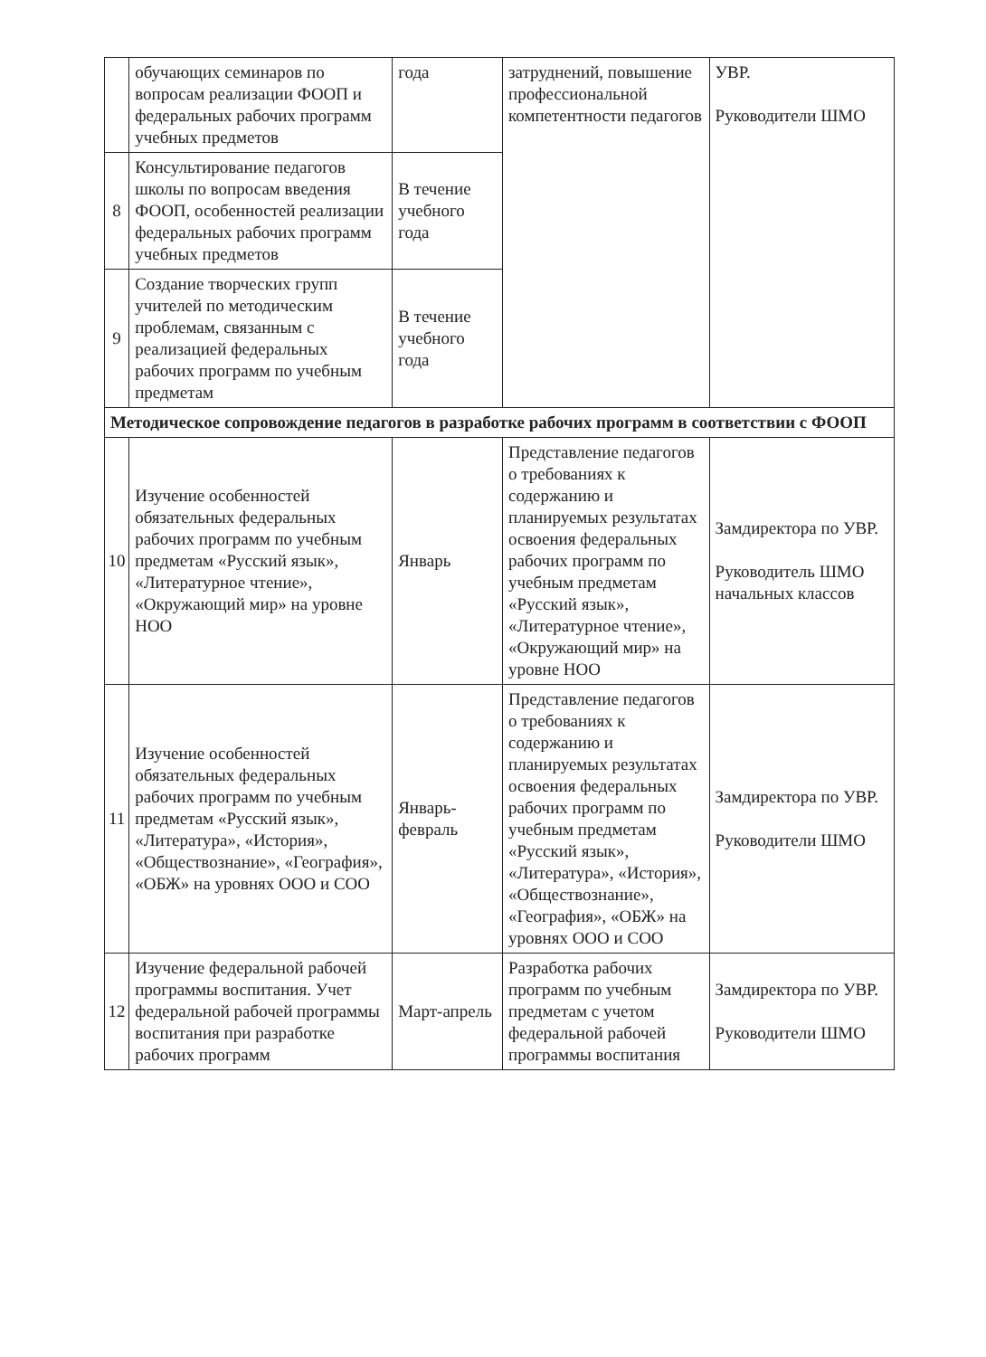| | обучающих семинаров по вопросам реализации ФООП и федеральных рабочих программ учебных предметов | года | затруднений, повышение профессиональной компетентности педагогов | УВР. Руководители ШМО |
| 8 | Консультирование педагогов школы по вопросам введения ФООП, особенностей реализации федеральных рабочих программ учебных предметов | В течение учебного года | | |
| 9 | Создание творческих групп учителей по методическим проблемам, связанным с реализацией федеральных рабочих программ по учебным предметам | В течение учебного года | | |
| Методическое сопровождение педагогов в разработке рабочих программ в соответствии с ФООП | | | | |
| 10 | Изучение особенностей обязательных федеральных рабочих программ по учебным предметам «Русский язык», «Литературное чтение», «Окружающий мир» на уровне НОО | Январь | Представление педагогов о требованиях к содержанию и планируемых результатах освоения федеральных рабочих программ по учебным предметам «Русский язык», «Литературное чтение», «Окружающий мир» на уровне НОО | Замдиректора по УВР. Руководитель ШМО начальных классов |
| 11 | Изучение особенностей обязательных федеральных рабочих программ по учебным предметам «Русский язык», «Литература», «История», «Обществознание», «География», «ОБЖ» на уровнях ООО и СОО | Январь-февраль | Представление педагогов о требованиях к содержанию и планируемых результатах освоения федеральных рабочих программ по учебным предметам «Русский язык», «Литература», «История», «Обществознание», «География», «ОБЖ» на уровнях ООО и СОО | Замдиректора по УВР. Руководители ШМО |
| 12 | Изучение федеральной рабочей программы воспитания. Учет федеральной рабочей программы воспитания при разработке рабочих программ | Март-апрель | Разработка рабочих программ по учебным предметам с учетом федеральной рабочей программы воспитания | Замдиректора по УВР. Руководители ШМО |